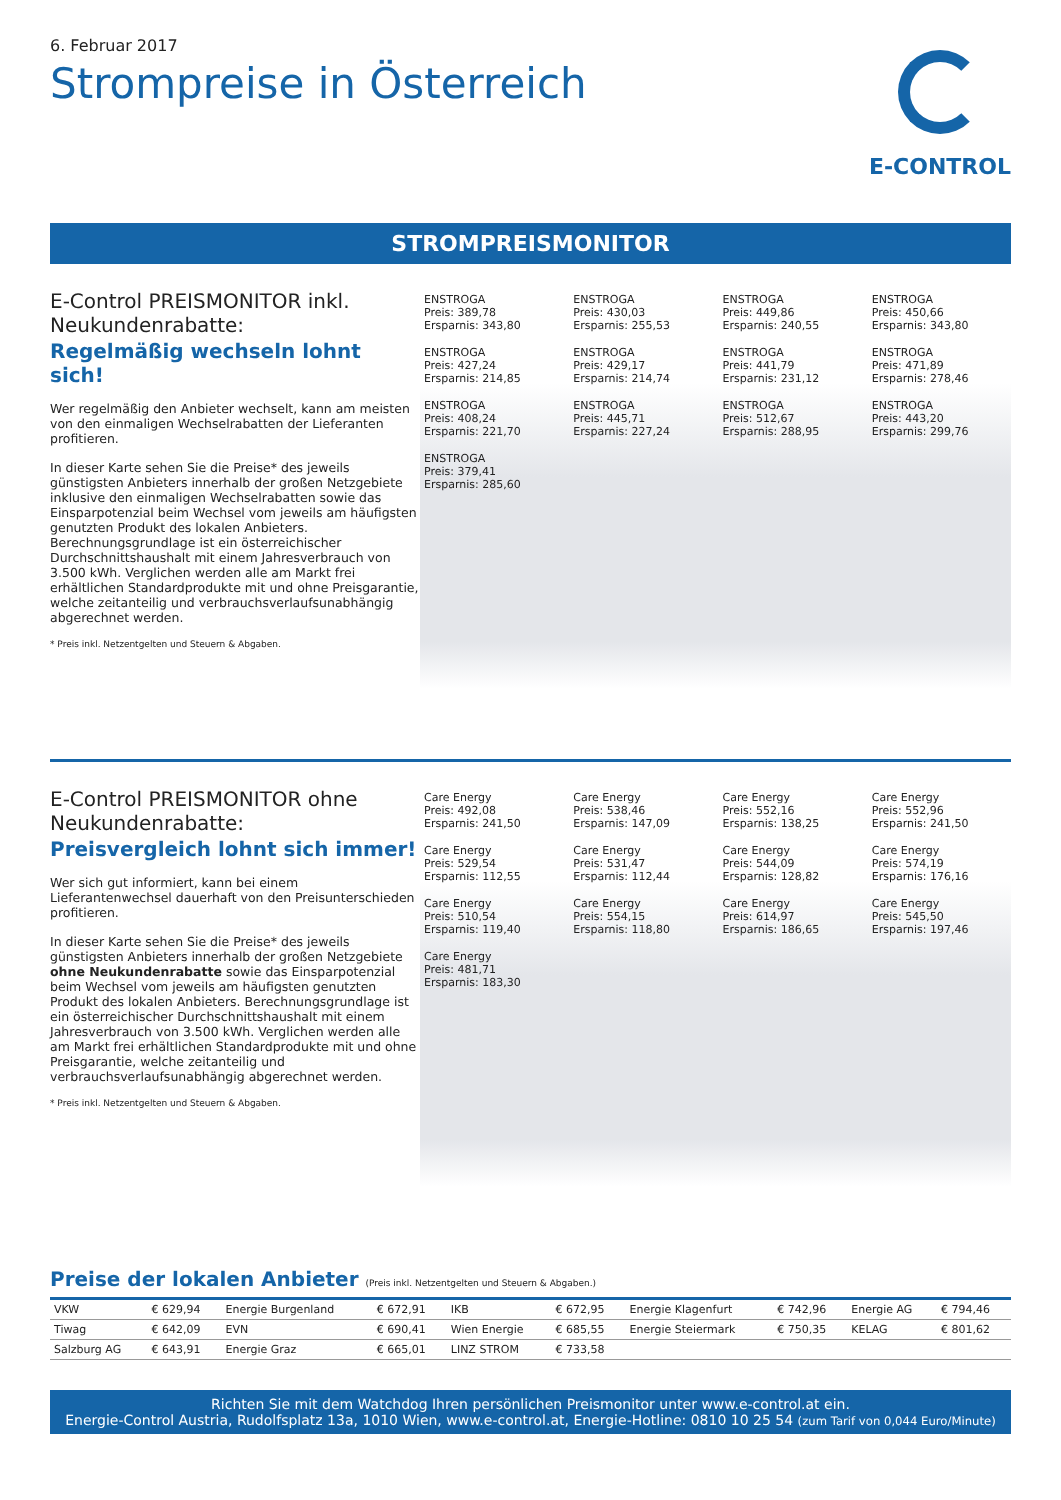6. Februar 2017
Strompreise in Österreich
E-CONTROL
STROMPREISMONITOR
E-Control PREISMONITOR inkl. Neukundenrabatte:
Regelmäßig wechseln lohnt sich!
Wer regelmäßig den Anbieter wechselt, kann am meisten von den einmaligen Wechselrabatten der Lieferanten profitieren.
In dieser Karte sehen Sie die Preise* des jeweils günstigsten Anbieters innerhalb der großen Netzgebiete inklusive den einmaligen Wechselrabatten sowie das Einsparpotenzial beim Wechsel vom jeweils am häufigsten genutzten Produkt des lokalen Anbieters. Berechnungsgrundlage ist ein österreichischer Durchschnittshaushalt mit einem Jahresverbrauch von 3.500 kWh. Verglichen werden alle am Markt frei erhältlichen Standardprodukte mit und ohne Preisgarantie, welche zeitanteilig und verbrauchsverlaufsunabhängig abgerechnet werden.
* Preis inkl. Netzentgelten und Steuern & Abgaben.
ENSTROGA
Preis: 389,78
Ersparnis: 343,80
ENSTROGA
Preis: 430,03
Ersparnis: 255,53
ENSTROGA
Preis: 449,86
Ersparnis: 240,55
ENSTROGA
Preis: 450,66
Ersparnis: 343,80
ENSTROGA
Preis: 427,24
Ersparnis: 214,85
ENSTROGA
Preis: 429,17
Ersparnis: 214,74
ENSTROGA
Preis: 441,79
Ersparnis: 231,12
ENSTROGA
Preis: 471,89
Ersparnis: 278,46
ENSTROGA
Preis: 408,24
Ersparnis: 221,70
ENSTROGA
Preis: 445,71
Ersparnis: 227,24
ENSTROGA
Preis: 512,67
Ersparnis: 288,95
ENSTROGA
Preis: 443,20
Ersparnis: 299,76
ENSTROGA
Preis: 379,41
Ersparnis: 285,60
E-Control PREISMONITOR ohne Neukundenrabatte:
Preisvergleich lohnt sich immer!
Wer sich gut informiert, kann bei einem Lieferantenwechsel dauerhaft von den Preisunterschieden profitieren.
In dieser Karte sehen Sie die Preise* des jeweils günstigsten Anbieters innerhalb der großen Netzgebiete ohne Neukundenrabatte sowie das Einsparpotenzial beim Wechsel vom jeweils am häufigsten genutzten Produkt des lokalen Anbieters. Berechnungsgrundlage ist ein österreichischer Durchschnittshaushalt mit einem Jahresverbrauch von 3.500 kWh. Verglichen werden alle am Markt frei erhältlichen Standardprodukte mit und ohne Preisgarantie, welche zeitanteilig und verbrauchsverlaufsunabhängig abgerechnet werden.
* Preis inkl. Netzentgelten und Steuern & Abgaben.
Care Energy
Preis: 492,08
Ersparnis: 241,50
Care Energy
Preis: 538,46
Ersparnis: 147,09
Care Energy
Preis: 552,16
Ersparnis: 138,25
Care Energy
Preis: 552,96
Ersparnis: 241,50
Care Energy
Preis: 529,54
Ersparnis: 112,55
Care Energy
Preis: 531,47
Ersparnis: 112,44
Care Energy
Preis: 544,09
Ersparnis: 128,82
Care Energy
Preis: 574,19
Ersparnis: 176,16
Care Energy
Preis: 510,54
Ersparnis: 119,40
Care Energy
Preis: 554,15
Ersparnis: 118,80
Care Energy
Preis: 614,97
Ersparnis: 186,65
Care Energy
Preis: 545,50
Ersparnis: 197,46
Care Energy
Preis: 481,71
Ersparnis: 183,30
Preise der lokalen Anbieter (Preis inkl. Netzentgelten und Steuern & Abgaben.)
| VKW | € 629,94 | Energie Burgenland | € 672,91 | IKB | € 672,95 | Energie Klagenfurt | € 742,96 | Energie AG | € 794,46 |
| Tiwag | € 642,09 | EVN | € 690,41 | Wien Energie | € 685,55 | Energie Steiermark | € 750,35 | KELAG | € 801,62 |
| Salzburg AG | € 643,91 | Energie Graz | € 665,01 | LINZ STROM | € 733,58 | | | | |
Richten Sie mit dem Watchdog Ihren persönlichen Preismonitor unter www.e-control.at ein.
Energie-Control Austria, Rudolfsplatz 13a, 1010 Wien, www.e-control.at, Energie-Hotline: 0810 10 25 54 (zum Tarif von 0,044 Euro/Minute)